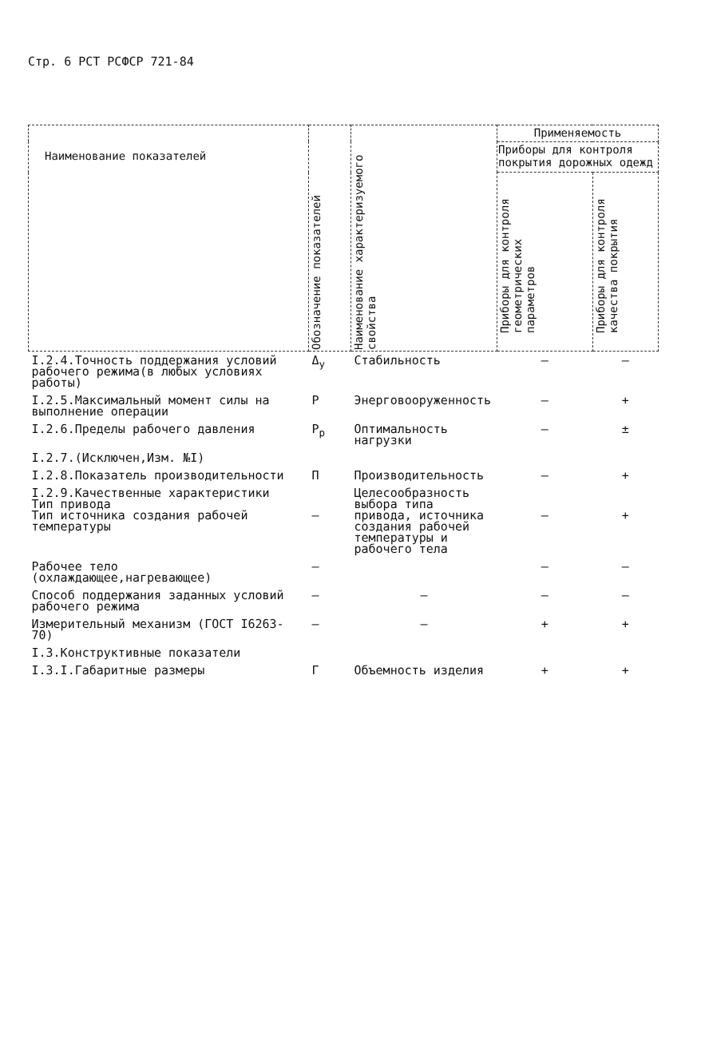Стр. 6 РСТ РСФСР 721-84
| Наименование показателей | Обозначение показателей | Наименование характеризуемого свойства | Применяемость | |
| --- | --- | --- | --- | --- |
| | | | Приборы для контроля покрытия дорожных одежд | |
| | | | Приборы для контроля геометрических параметров | Приборы для контроля качества покрытия |
| I.2.4.Точность поддержания условий рабочего режима(в любых условиях работы) | Δ<sub>у</sub> | Стабильность | – | – |
| I.2.5.Максимальный момент силы на выполнение операции | Р | Энерговооруженность | – | + |
| I.2.6.Пределы рабочего давления | Р<sub>р</sub> | Оптимальность нагрузки | – | ± |
| I.2.7.(Исключен,Изм. №I) | | | | |
| I.2.8.Показатель производительности | П | Производительность | – | + |
| I.2.9.Качественные характеристики Тип привода Тип источника создания рабочей температуры | – | Целесообразность выбора типа привода, источника создания рабочей температуры и рабочего тела | – | + |
| Рабочее тело (охлаждающее,нагревающее) | – | | – | – |
| Способ поддержания заданных условий рабочего режима | – | – | – | – |
| Измерительный механизм (ГОСТ I6263-70) | – | – | + | + |
| I.3.Конструктивные показатели | | | | |
| I.3.I.Габаритные размеры | Г | Объемность изделия | + | + |